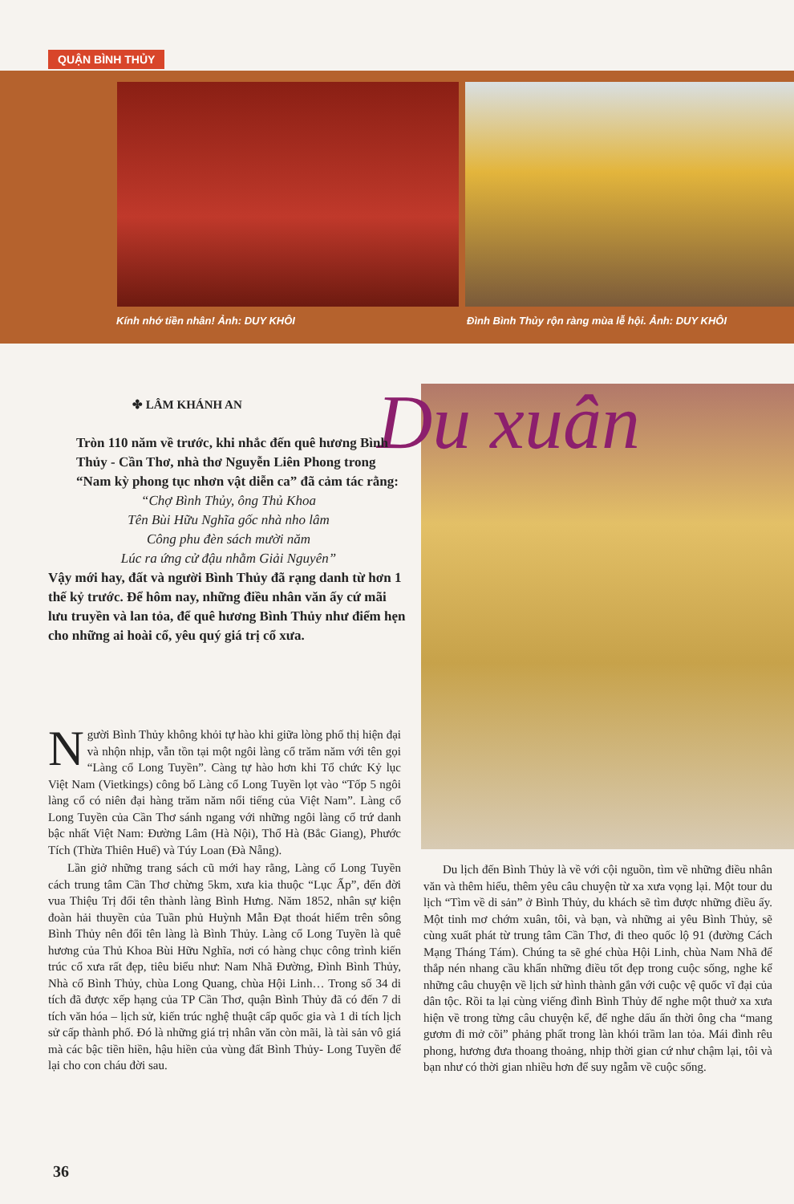QUẬN BÌNH THỦY
Kính nhớ tiền nhân! Ảnh: DUY KHÔI
Đình Bình Thủy rộn ràng mùa lễ hội. Ảnh: DUY KHÔI
Du xuân
✤ LÂM KHÁNH AN
Tròn 110 năm về trước, khi nhắc đến quê hương Bình Thủy - Cần Thơ, nhà thơ Nguyễn Liên Phong trong “Nam kỳ phong tục nhơn vật diễn ca” đã cảm tác rằng:
“Chợ Bình Thủy, ông Thủ Khoa
Tên Bùi Hữu Nghĩa gốc nhà nho lâm
Công phu đèn sách mười năm
Lúc ra ứng cử đậu nhằm Giải Nguyên”
Vậy mới hay, đất và người Bình Thủy đã rạng danh từ hơn 1 thế kỷ trước. Để hôm nay, những điều nhân văn ấy cứ mãi lưu truyền và lan tỏa, để quê hương Bình Thủy như điểm hẹn cho những ai hoài cổ, yêu quý giá trị cổ xưa.
Người Bình Thủy không khỏi tự hào khi giữa lòng phố thị hiện đại và nhộn nhịp, vẫn tồn tại một ngôi làng cổ trăm năm với tên gọi “Làng cổ Long Tuyền”. Càng tự hào hơn khi Tổ chức Kỷ lục Việt Nam (Vietkings) công bố Làng cổ Long Tuyền lọt vào “Tốp 5 ngôi làng cổ có niên đại hàng trăm năm nổi tiếng của Việt Nam”. Làng cổ Long Tuyền của Cần Thơ sánh ngang với những ngôi làng cổ trứ danh bậc nhất Việt Nam: Đường Lâm (Hà Nội), Thổ Hà (Bắc Giang), Phước Tích (Thừa Thiên Huế) và Túy Loan (Đà Nẵng).
Lần giở những trang sách cũ mới hay rằng, Làng cổ Long Tuyền cách trung tâm Cần Thơ chừng 5km, xưa kia thuộc “Lục Ấp”, đến đời vua Thiệu Trị đổi tên thành làng Bình Hưng. Năm 1852, nhân sự kiện đoàn hải thuyền của Tuần phủ Huỳnh Mẫn Đạt thoát hiểm trên sông Bình Thủy nên đổi tên làng là Bình Thủy. Làng cổ Long Tuyền là quê hương của Thủ Khoa Bùi Hữu Nghĩa, nơi có hàng chục công trình kiến trúc cổ xưa rất đẹp, tiêu biểu như: Nam Nhã Đường, Đình Bình Thủy, Nhà cổ Bình Thủy, chùa Long Quang, chùa Hội Linh… Trong số 34 di tích đã được xếp hạng của TP Cần Thơ, quận Bình Thủy đã có đến 7 di tích văn hóa – lịch sử, kiến trúc nghệ thuật cấp quốc gia và 1 di tích lịch sử cấp thành phố. Đó là những giá trị nhân văn còn mãi, là tài sản vô giá mà các bậc tiền hiền, hậu hiền của vùng đất Bình Thủy- Long Tuyền để lại cho con cháu đời sau.
Du lịch đến Bình Thủy là về với cội nguồn, tìm về những điều nhân văn và thêm hiểu, thêm yêu câu chuyện từ xa xưa vọng lại. Một tour du lịch “Tìm về di sản” ở Bình Thủy, du khách sẽ tìm được những điều ấy. Một tinh mơ chớm xuân, tôi, và bạn, và những ai yêu Bình Thủy, sẽ cùng xuất phát từ trung tâm Cần Thơ, đi theo quốc lộ 91 (đường Cách Mạng Tháng Tám). Chúng ta sẽ ghé chùa Hội Linh, chùa Nam Nhã để thắp nén nhang cầu khẩn những điều tốt đẹp trong cuộc sống, nghe kể những câu chuyện về lịch sử hình thành gắn với cuộc vệ quốc vĩ đại của dân tộc. Rồi ta lại cùng viếng đình Bình Thủy để nghe một thuở xa xưa hiện về trong từng câu chuyện kể, để nghe dấu ấn thời ông cha “mang gươm đi mở cõi” phảng phất trong làn khói trầm lan tỏa. Mái đình rêu phong, hương đưa thoang thoảng, nhịp thời gian cứ như chậm lại, tôi và bạn như có thời gian nhiều hơn để suy ngẫm về cuộc sống.
36